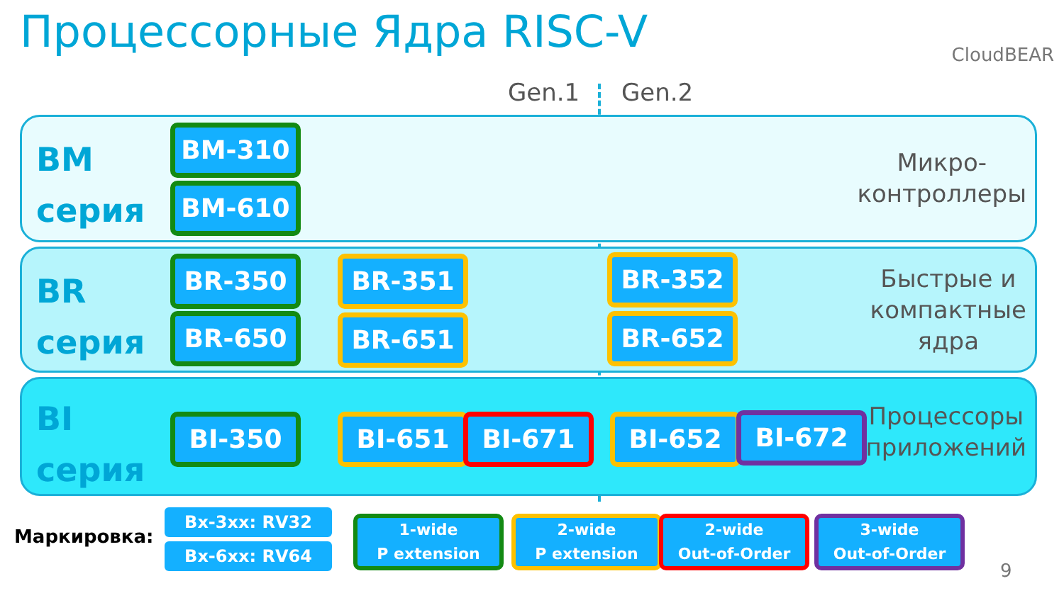Процессорные Ядра RISC-V CloudBEAR
Gen.1 Gen.2
BM
серия
Микро-
контроллеры
BM-310
BM-610
BR
серия
Быстрые и
компактные
ядра
BR-350
BR-650
BR-351
BR-651
BR-352
BR-652
BI
серия
Процессоры
приложений
BI-350 BI-651 BI-671 BI-652 BI-672
Маркировка:
Bx-3xx: RV32
Bx-6xx: RV64
1-wide
P extension
2-wide
P extension
2-wide
Out-of-Order
3-wide
Out-of-Order
9